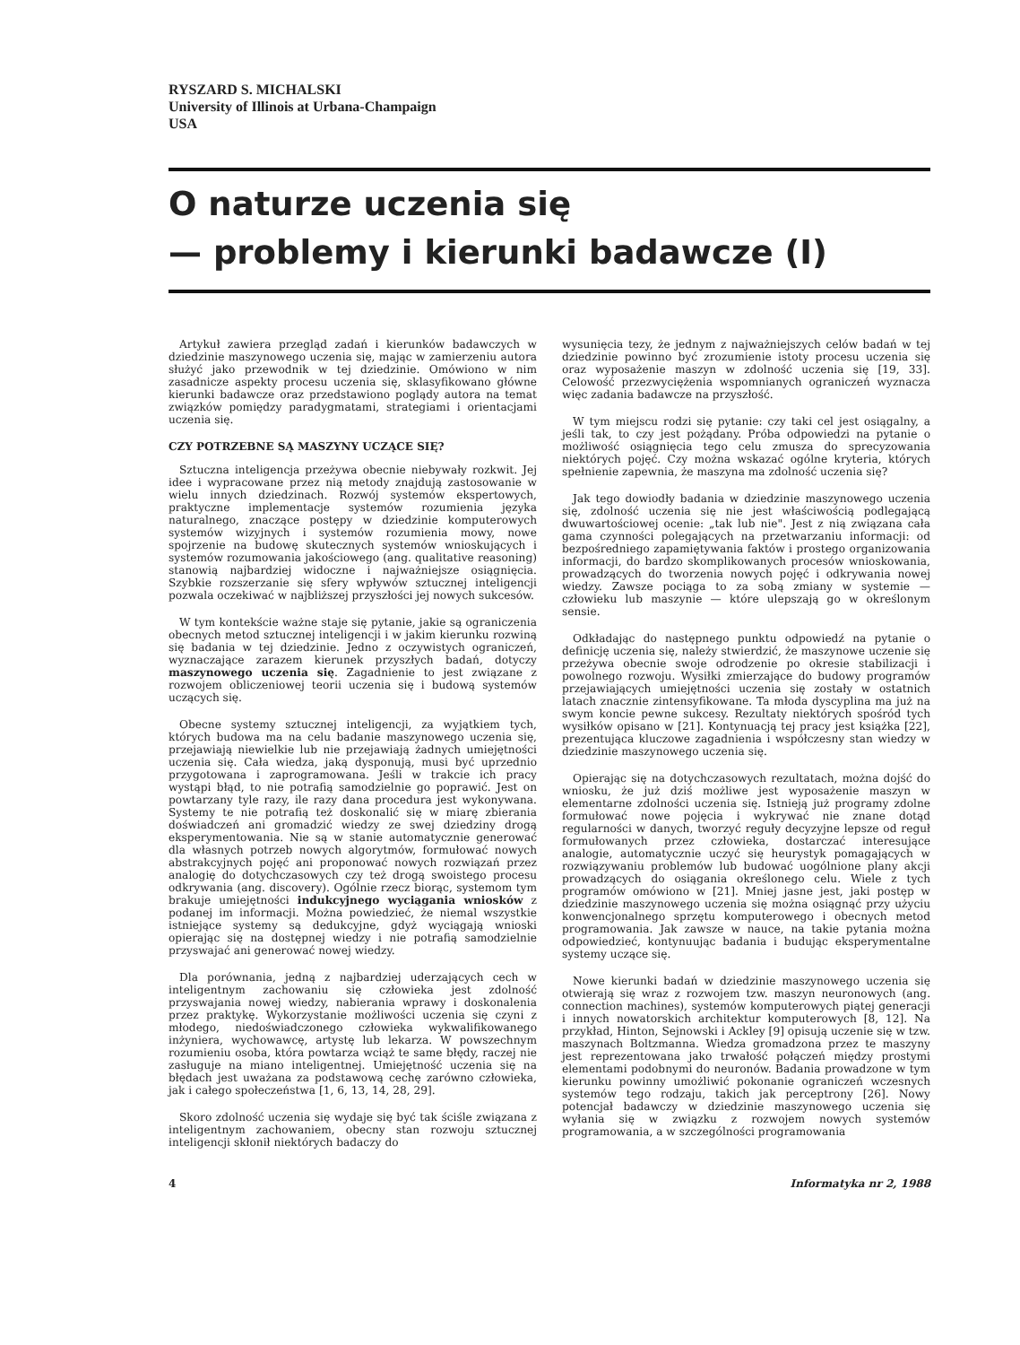RYSZARD S. MICHALSKI
University of Illinois at Urbana-Champaign
USA
O naturze uczenia się
— problemy i kierunki badawcze (I)
Artykuł zawiera przegląd zadań i kierunków badawczych w dziedzinie maszynowego uczenia się, mając w zamierzeniu autora służyć jako przewodnik w tej dziedzinie. Omówiono w nim zasadnicze aspekty procesu uczenia się, sklasyfikowano główne kierunki badawcze oraz przedstawiono poglądy autora na temat związków pomiędzy paradygmatami, strategiami i orientacjami uczenia się.
CZY POTRZEBNE SĄ MASZYNY UCZĄCE SIĘ?
Sztuczna inteligencja przeżywa obecnie niebywały rozkwit. Jej idee i wypracowane przez nią metody znajdują zastosowanie w wielu innych dziedzinach. Rozwój systemów ekspertowych, praktyczne implementacje systemów rozumienia języka naturalnego, znaczące postępy w dziedzinie komputerowych systemów wizyjnych i systemów rozumienia mowy, nowe spojrzenie na budowę skutecznych systemów wnioskujących i systemów rozumowania jakościowego (ang. qualitative reasoning) stanowią najbardziej widoczne i najważniejsze osiągnięcia. Szybkie rozszerzanie się sfery wpływów sztucznej inteligencji pozwala oczekiwać w najbliższej przyszłości jej nowych sukcesów.
W tym kontekście ważne staje się pytanie, jakie są ograniczenia obecnych metod sztucznej inteligencji i w jakim kierunku rozwiną się badania w tej dziedzinie. Jedno z oczywistych ograniczeń, wyznaczające zarazem kierunek przyszłych badań, dotyczy maszynowego uczenia się. Zagadnienie to jest związane z rozwojem obliczeniowej teorii uczenia się i budową systemów uczących się.
Obecne systemy sztucznej inteligencji, za wyjątkiem tych, których budowa ma na celu badanie maszynowego uczenia się, przejawiają niewielkie lub nie przejawiają żadnych umiejętności uczenia się. Cała wiedza, jaką dysponują, musi być uprzednio przygotowana i zaprogramowana. Jeśli w trakcie ich pracy wystąpi błąd, to nie potrafią samodzielnie go poprawić. Jest on powtarzany tyle razy, ile razy dana procedura jest wykonywana. Systemy te nie potrafią też doskonalić się w miarę zbierania doświadczeń ani gromadzić wiedzy ze swej dziedziny drogą eksperymentowania. Nie są w stanie automatycznie generować dla własnych potrzeb nowych algorytmów, formułować nowych abstrakcyjnych pojęć ani proponować nowych rozwiązań przez analogię do dotychczasowych czy też drogą swoistego procesu odkrywania (ang. discovery). Ogólnie rzecz biorąc, systemom tym brakuje umiejętności indukcyjnego wyciągania wniosków z podanej im informacji. Można powiedzieć, że niemal wszystkie istniejące systemy są dedukcyjne, gdyż wyciągają wnioski opierając się na dostępnej wiedzy i nie potrafią samodzielnie przyswajać ani generować nowej wiedzy.
Dla porównania, jedną z najbardziej uderzających cech w inteligentnym zachowaniu się człowieka jest zdolność przyswajania nowej wiedzy, nabierania wprawy i doskonalenia przez praktykę. Wykorzystanie możliwości uczenia się czyni z młodego, niedoświadczonego człowieka wykwalifikowanego inżyniera, wychowawcę, artystę lub lekarza. W powszechnym rozumieniu osoba, która powtarza wciąż te same błędy, raczej nie zasługuje na miano inteligentnej. Umiejętność uczenia się na błędach jest uważana za podstawową cechę zarówno człowieka, jak i całego społeczeństwa [1, 6, 13, 14, 28, 29].
Skoro zdolność uczenia się wydaje się być tak ściśle związana z inteligentnym zachowaniem, obecny stan rozwoju sztucznej inteligencji skłonił niektórych badaczy do
wysunięcia tezy, że jednym z najważniejszych celów badań w tej dziedzinie powinno być zrozumienie istoty procesu uczenia się oraz wyposażenie maszyn w zdolność uczenia się [19, 33]. Celowość przezwyciężenia wspomnianych ograniczeń wyznacza więc zadania badawcze na przyszłość.
W tym miejscu rodzi się pytanie: czy taki cel jest osiągalny, a jeśli tak, to czy jest pożądany. Próba odpowiedzi na pytanie o możliwość osiągnięcia tego celu zmusza do sprecyzowania niektórych pojęć. Czy można wskazać ogólne kryteria, których spełnienie zapewnia, że maszyna ma zdolność uczenia się?
Jak tego dowiodły badania w dziedzinie maszynowego uczenia się, zdolność uczenia się nie jest właściwością podlegającą dwuwartościowej ocenie: „tak lub nie". Jest z nią związana cała gama czynności polegających na przetwarzaniu informacji: od bezpośredniego zapamiętywania faktów i prostego organizowania informacji, do bardzo skomplikowanych procesów wnioskowania, prowadzących do tworzenia nowych pojęć i odkrywania nowej wiedzy. Zawsze pociąga to za sobą zmiany w systemie — człowieku lub maszynie — które ulepszają go w określonym sensie.
Odkładając do następnego punktu odpowiedź na pytanie o definicję uczenia się, należy stwierdzić, że maszynowe uczenie się przeżywa obecnie swoje odrodzenie po okresie stabilizacji i powolnego rozwoju. Wysiłki zmierzające do budowy programów przejawiających umiejętności uczenia się zostały w ostatnich latach znacznie zintensyfikowane. Ta młoda dyscyplina ma już na swym koncie pewne sukcesy. Rezultaty niektórych spośród tych wysiłków opisano w [21]. Kontynuacją tej pracy jest książka [22], prezentująca kluczowe zagadnienia i współczesny stan wiedzy w dziedzinie maszynowego uczenia się.
Opierając się na dotychczasowych rezultatach, można dojść do wniosku, że już dziś możliwe jest wyposażenie maszyn w elementarne zdolności uczenia się. Istnieją już programy zdolne formułować nowe pojęcia i wykrywać nie znane dotąd regularności w danych, tworzyć reguły decyzyjne lepsze od reguł formułowanych przez człowieka, dostarczać interesujące analogie, automatycznie uczyć się heurystyk pomagających w rozwiązywaniu problemów lub budować uogólnione plany akcji prowadzących do osiągania określonego celu. Wiele z tych programów omówiono w [21]. Mniej jasne jest, jaki postęp w dziedzinie maszynowego uczenia się można osiągnąć przy użyciu konwencjonalnego sprzętu komputerowego i obecnych metod programowania. Jak zawsze w nauce, na takie pytania można odpowiedzieć, kontynuując badania i budując eksperymentalne systemy uczące się.
Nowe kierunki badań w dziedzinie maszynowego uczenia się otwierają się wraz z rozwojem tzw. maszyn neuronowych (ang. connection machines), systemów komputerowych piątej generacji i innych nowatorskich architektur komputerowych [8, 12]. Na przykład, Hinton, Sejnowski i Ackley [9] opisują uczenie się w tzw. maszynach Boltzmanna. Wiedza gromadzona przez te maszyny jest reprezentowana jako trwałość połączeń między prostymi elementami podobnymi do neuronów. Badania prowadzone w tym kierunku powinny umożliwić pokonanie ograniczeń wczesnych systemów tego rodzaju, takich jak perceptrony [26]. Nowy potencjał badawczy w dziedzinie maszynowego uczenia się wyłania się w związku z rozwojem nowych systemów programowania, a w szczególności programowania
4 Informatyka nr 2, 1988